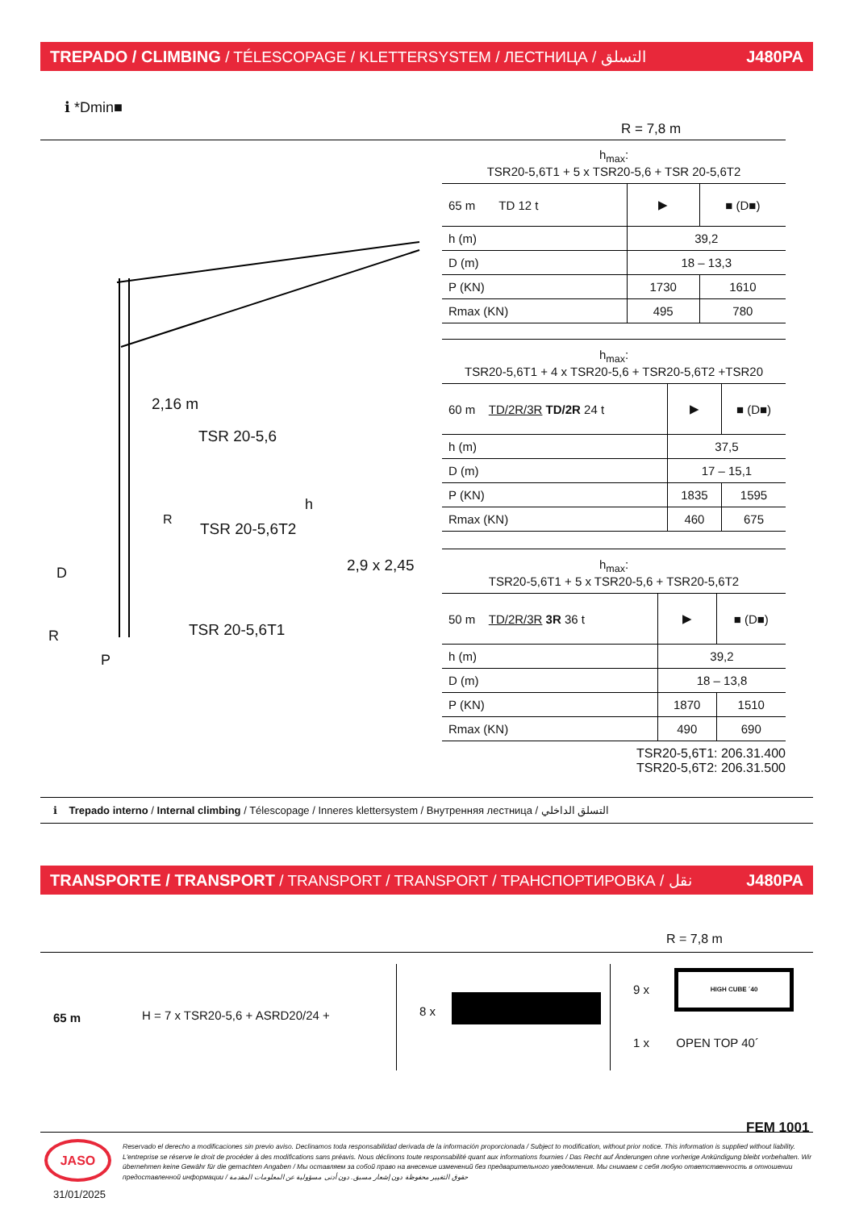TREPADO / CLIMBING / TÉLESCOPAGE / KLETTERSYSTEM / ЛЕСТНИЦА / التسلق J480PA
ℹ *Dmin■
R = 7,8 m
2,16 m
TSR 20-5,6
h
TSR 20-5,6T2
R
D 2,9 x 2,45
TSR 20-5,6T1
R
P
h<sub>max</sub>:
TSR20-5,6T1 + 5 x TSR20-5,6 + TSR 20-5,6T2
| 65 m TD 12 t | ▶ | ■ (D■) |
| h (m) | 39,2 | |
| D (m) | 18 – 13,3 | |
| P (KN) | 1730 | 1610 |
| Rmax (KN) | 495 | 780 |
h<sub>max</sub>:
TSR20-5,6T1 + 4 x TSR20-5,6 + TSR20-5,6T2 +TSR20
| 60 m TD/2R/3R TD/2R 24 t | ▶ | ■ (D■) |
| h (m) | 37,5 | |
| D (m) | 17 – 15,1 | |
| P (KN) | 1835 | 1595 |
| Rmax (KN) | 460 | 675 |
h<sub>max</sub>:
TSR20-5,6T1 + 5 x TSR20-5,6 + TSR20-5,6T2
| 50 m TD/2R/3R 3R 36 t | ▶ | ■ (D■) |
| h (m) | 39,2 | |
| D (m) | 18 – 13,8 | |
| P (KN) | 1870 | 1510 |
| Rmax (KN) | 490 | 690 |
TSR20-5,6T1: 206.31.400
TSR20-5,6T2: 206.31.500
ℹ Trepado interno / Internal climbing / Télescopage / Inneres klettersystem / Внутренняя лестница / التسلق الداخلي
TRANSPORTE / TRANSPORT / TRANSPORT / TRANSPORT / ТРАНСПОРТИРОВКА / نقل J480PA
R = 7,8 m
65 m
H = 7 x TSR20-5,6 + ASRD20/24 +
8 x
9 x
HIGH CUBE ´40
1 x OPEN TOP 40´
FEM 1001
JASO
31/01/2025
Reservado el derecho a modificaciones sin previo aviso. Declinamos toda responsabilidad derivada de la información proporcionada / Subject to modification, without prior notice. This information is supplied without liability. L'entreprise se réserve le droit de procéder à des modifications sans préavis. Nous déclinons toute responsabilité quant aux informations fournies / Das Recht auf Änderungen ohne vorherige Ankündigung bleibt vorbehalten. Wir übernehmen keine Gewähr für die gemachten Angaben / Мы оставляем за собой право на внесение изменений без предварительного уведомления. Мы снимаем с себя любую ответственность в отношении предоставленной информации / حقوق التغيير محفوظة دون إشعار مسبق. دون أدنى مسؤولية عن المعلومات المقدمة